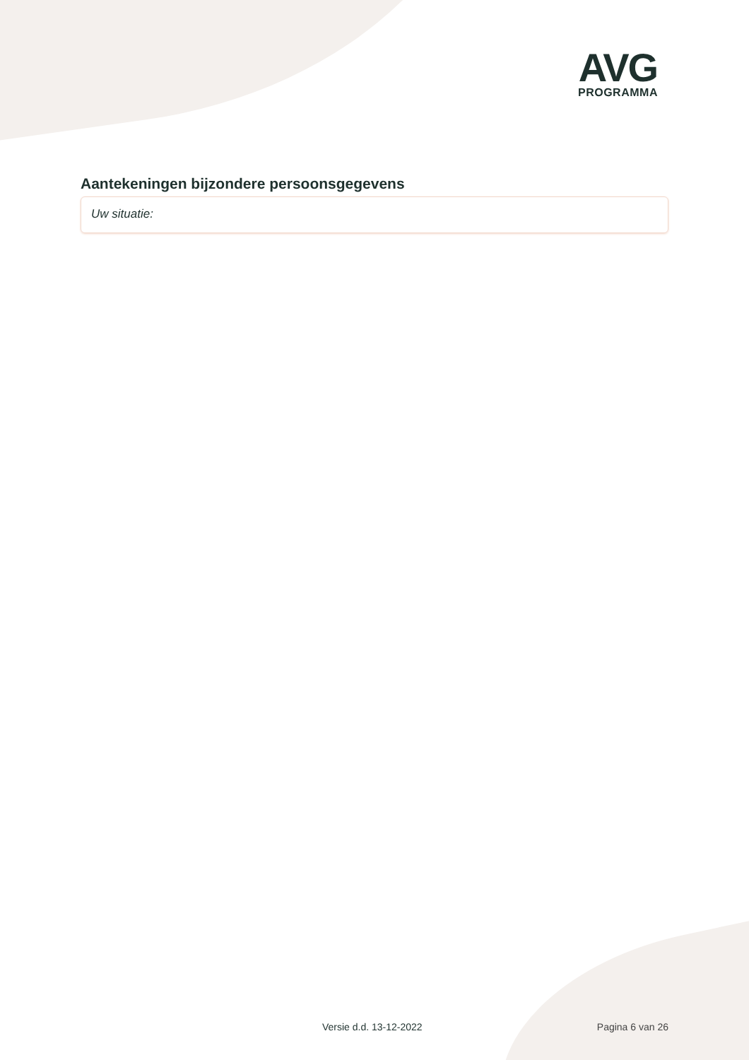AVG
PROGRAMMA
Aantekeningen bijzondere persoonsgegevens
Uw situatie:
Versie d.d. 13-12-2022 Pagina 6 van 26